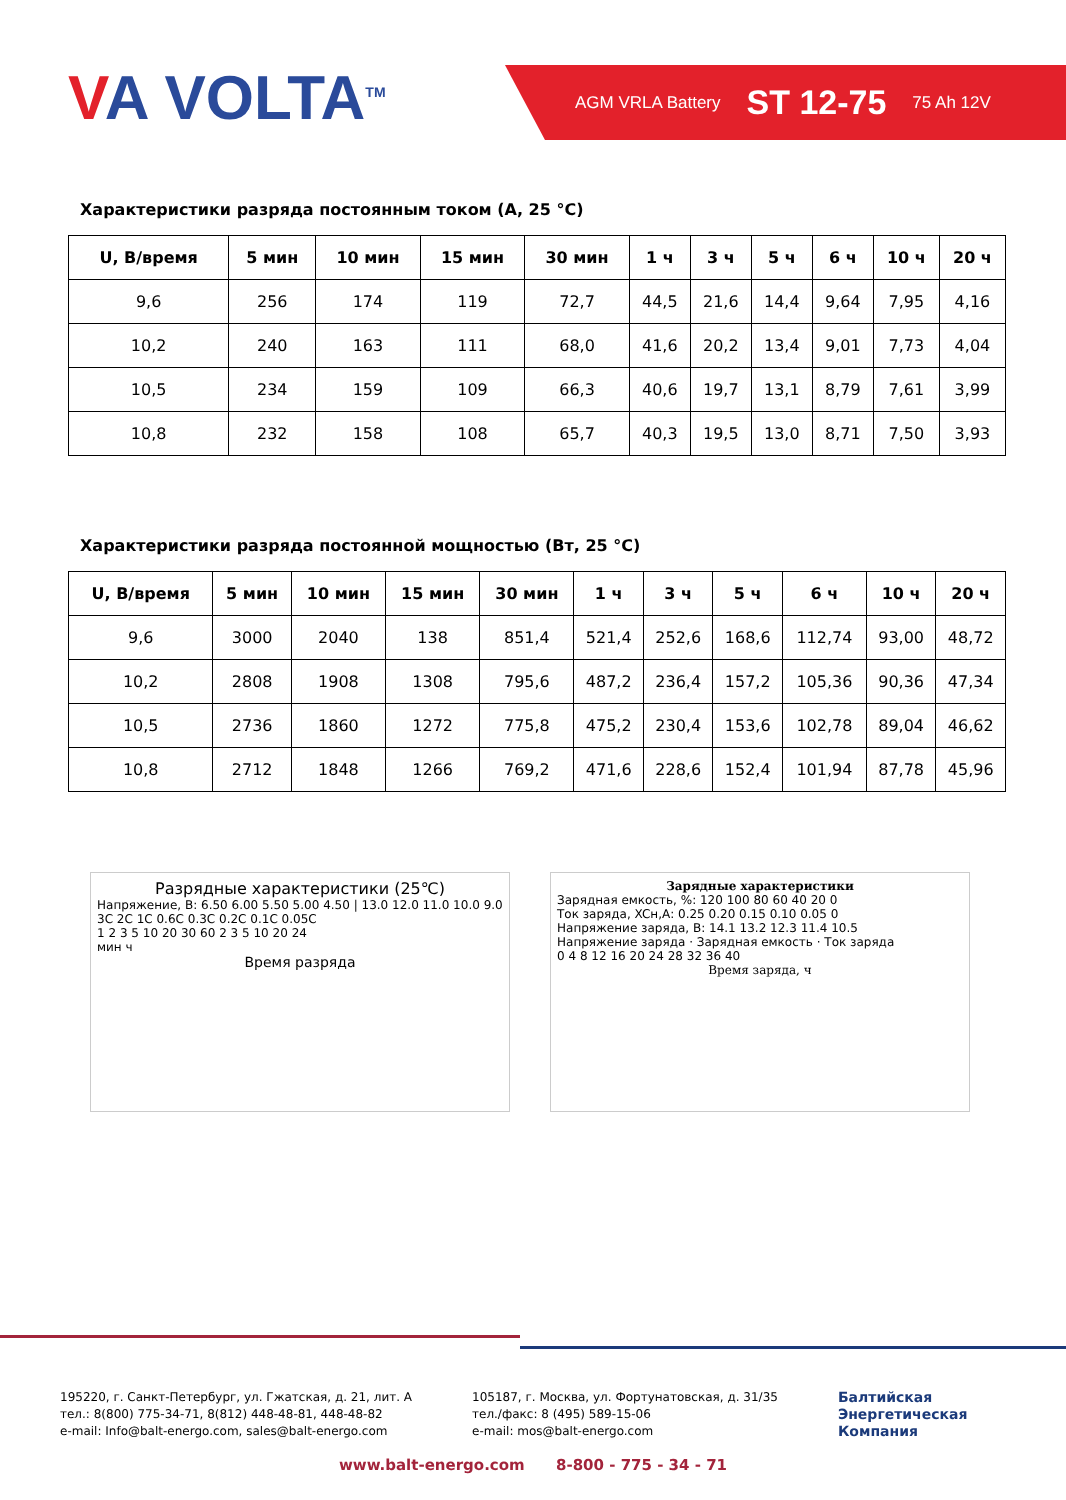VA VOLTA<sup>TM</sup>
AGM VRLA Battery ST 12-75 75 Ah 12V
Характеристики разряда постоянным током (А, 25 °С)
| U, В/время | 5 мин | 10 мин | 15 мин | 30 мин | 1 ч | 3 ч | 5 ч | 6 ч | 10 ч | 20 ч |
| --- | --- | --- | --- | --- | --- | --- | --- | --- | --- | --- |
| 9,6 | 256 | 174 | 119 | 72,7 | 44,5 | 21,6 | 14,4 | 9,64 | 7,95 | 4,16 |
| 10,2 | 240 | 163 | 111 | 68,0 | 41,6 | 20,2 | 13,4 | 9,01 | 7,73 | 4,04 |
| 10,5 | 234 | 159 | 109 | 66,3 | 40,6 | 19,7 | 13,1 | 8,79 | 7,61 | 3,99 |
| 10,8 | 232 | 158 | 108 | 65,7 | 40,3 | 19,5 | 13,0 | 8,71 | 7,50 | 3,93 |
Характеристики разряда постоянной мощностью (Вт, 25 °С)
| U, В/время | 5 мин | 10 мин | 15 мин | 30 мин | 1 ч | 3 ч | 5 ч | 6 ч | 10 ч | 20 ч |
| --- | --- | --- | --- | --- | --- | --- | --- | --- | --- | --- |
| 9,6 | 3000 | 2040 | 138 | 851,4 | 521,4 | 252,6 | 168,6 | 112,74 | 93,00 | 48,72 |
| 10,2 | 2808 | 1908 | 1308 | 795,6 | 487,2 | 236,4 | 157,2 | 105,36 | 90,36 | 47,34 |
| 10,5 | 2736 | 1860 | 1272 | 775,8 | 475,2 | 230,4 | 153,6 | 102,78 | 89,04 | 46,62 |
| 10,8 | 2712 | 1848 | 1266 | 769,2 | 471,6 | 228,6 | 152,4 | 101,94 | 87,78 | 45,96 |
Разрядные характеристики (25℃)
Напряжение, В: 6.50 6.00 5.50 5.00 4.50 | 13.0 12.0 11.0 10.0 9.0
3C 2C 1C 0.6C 0.3C 0.2C 0.1C 0.05C
1 2 3 5 10 20 30 60 2 3 5 10 20 24
мин ч
Время разряда
Зарядные характеристики
Зарядная емкость, %: 120 100 80 60 40 20 0
Ток заряда, XCн,А: 0.25 0.20 0.15 0.10 0.05 0
Напряжение заряда, В: 14.1 13.2 12.3 11.4 10.5
Напряжение заряда · Зарядная емкость · Ток заряда
0 4 8 12 16 20 24 28 32 36 40
Время заряда, ч
195220, г. Санкт-Петербург, ул. Гжатская, д. 21, лит. А
тел.: 8(800) 775-34-71, 8(812) 448-48-81, 448-48-82
e-mail: Info@balt-energo.com, sales@balt-energo.com
105187, г. Москва, ул. Фортунатовская, д. 31/35
тел./факс: 8 (495) 589-15-06
e-mail: mos@balt-energo.com
Балтийская
Энергетическая
Компания
www.balt-energo.com 8-800 - 775 - 34 - 71